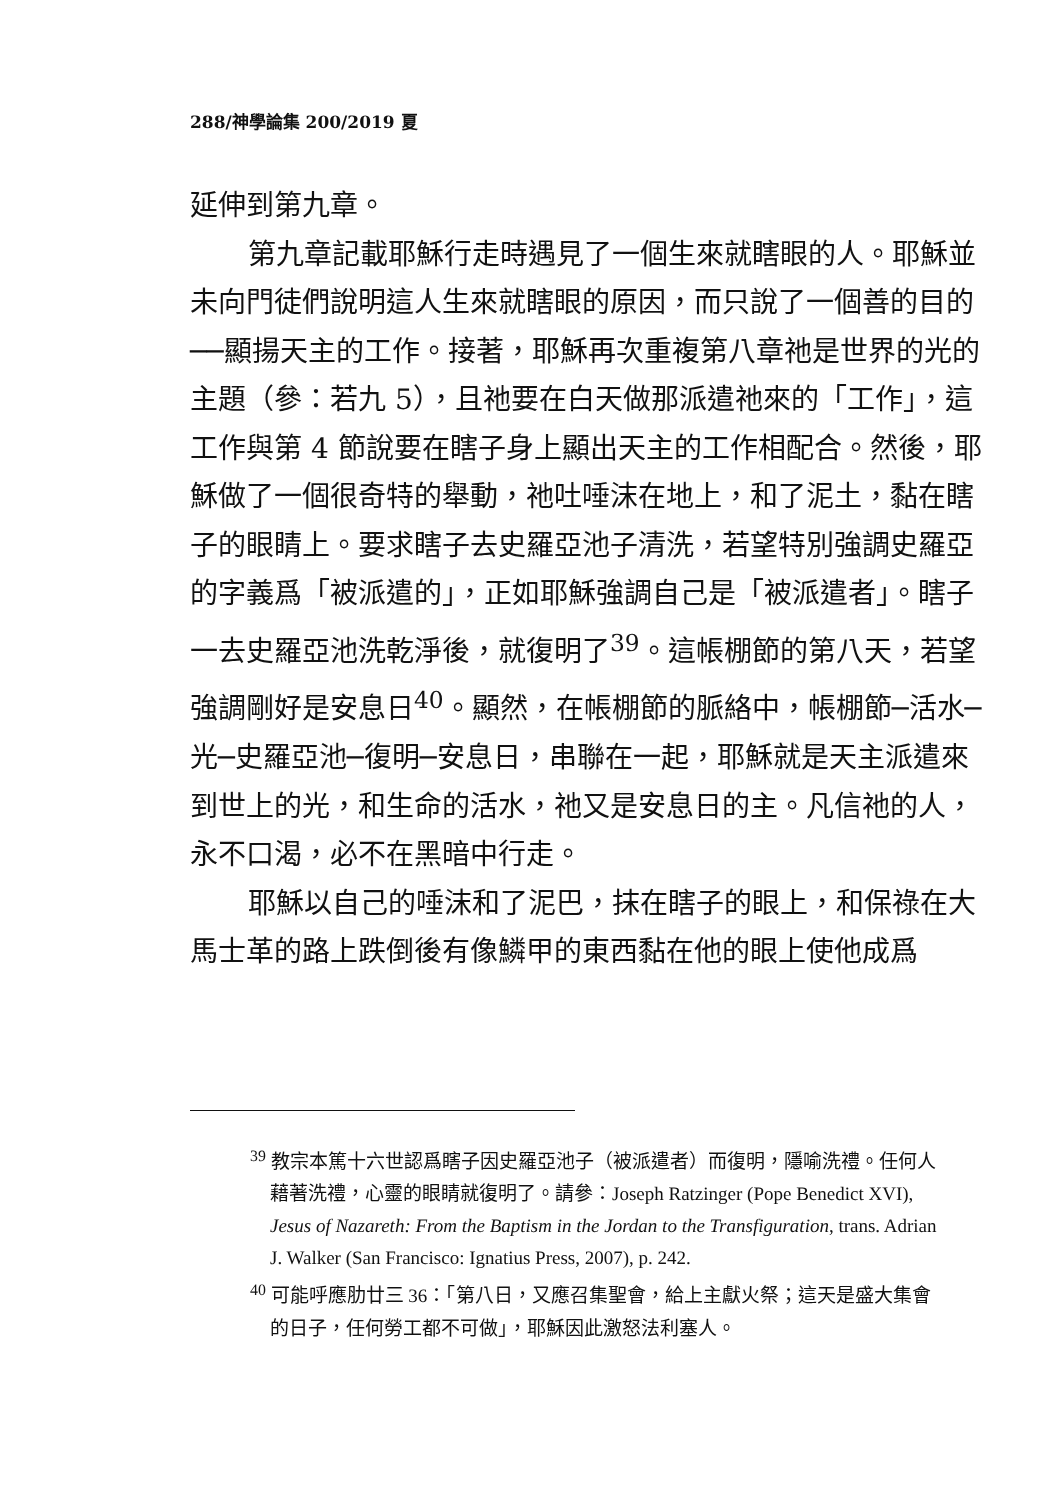288/神學論集 200/2019 夏
延伸到第九章。
第九章記載耶穌行走時遇見了一個生來就瞎眼的人。耶穌並未向門徒們說明這人生來就瞎眼的原因，而只說了一個善的目的──顯揚天主的工作。接著，耶穌再次重複第八章祂是世界的光的主題（參：若九 5），且祂要在白天做那派遣祂來的「工作」，這工作與第 4 節說要在瞎子身上顯出天主的工作相配合。然後，耶穌做了一個很奇特的舉動，祂吐唾沫在地上，和了泥土，黏在瞎子的眼睛上。要求瞎子去史羅亞池子清洗，若望特別強調史羅亞的字義爲「被派遣的」，正如耶穌強調自己是「被派遣者」。瞎子一去史羅亞池洗乾淨後，就復明了<sup>39</sup>。這帳棚節的第八天，若望強調剛好是安息日<sup>40</sup>。顯然，在帳棚節的脈絡中，帳棚節─活水─光─史羅亞池─復明─安息日，串聯在一起，耶穌就是天主派遣來到世上的光，和生命的活水，祂又是安息日的主。凡信祂的人，永不口渴，必不在黑暗中行走。
耶穌以自己的唾沫和了泥巴，抹在瞎子的眼上，和保祿在大馬士革的路上跌倒後有像鱗甲的東西黏在他的眼上使他成爲
<sup>39</sup> 教宗本篤十六世認爲瞎子因史羅亞池子（被派遣者）而復明，隱喻洗禮。任何人藉著洗禮，心靈的眼睛就復明了。請參：Joseph Ratzinger (Pope Benedict XVI), Jesus of Nazareth: From the Baptism in the Jordan to the Transfiguration, trans. Adrian J. Walker (San Francisco: Ignatius Press, 2007), p. 242.
<sup>40</sup> 可能呼應肋廿三 36：「第八日，又應召集聖會，給上主獻火祭；這天是盛大集會的日子，任何勞工都不可做」，耶穌因此激怒法利塞人。